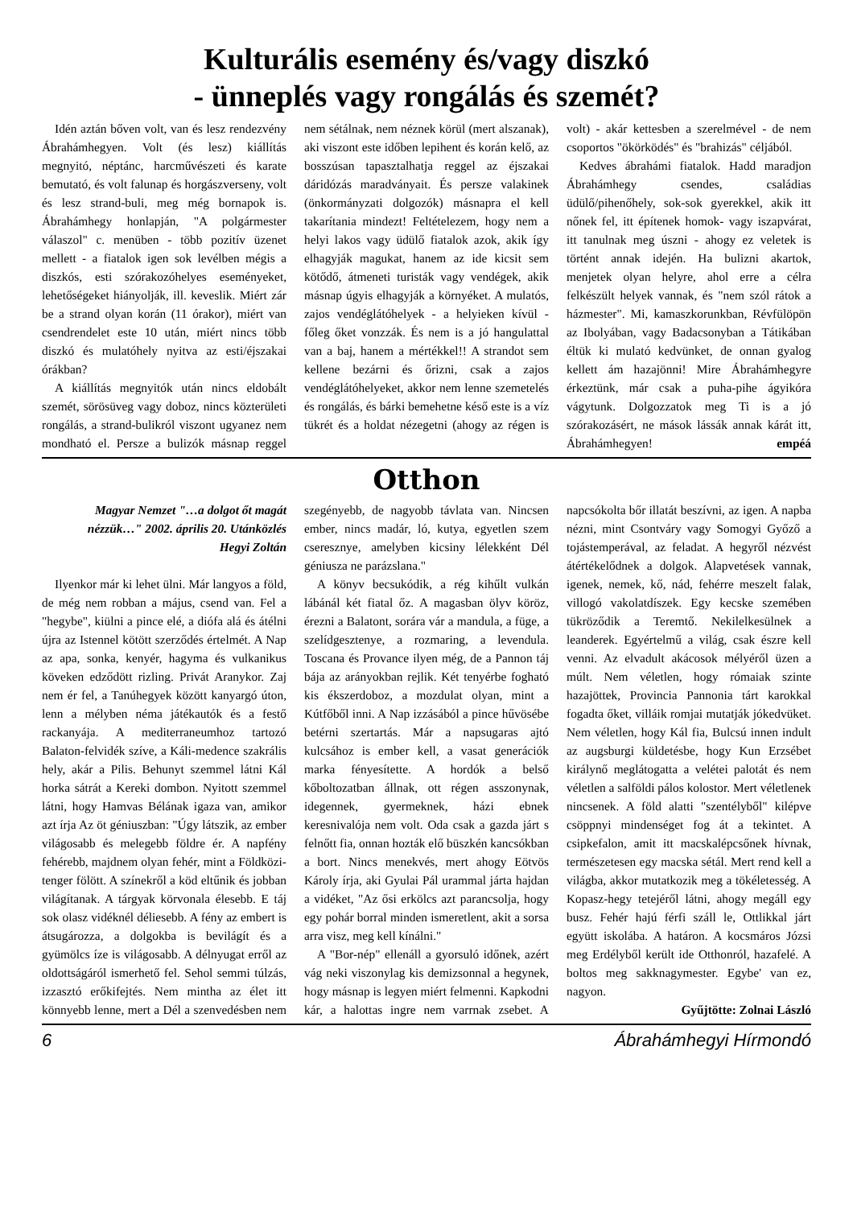Kulturális esemény és/vagy diszkó
- ünneplés vagy rongálás és szemét?
Idén aztán bőven volt, van és lesz rendezvény Ábrahámhegyen. Volt (és lesz) kiállítás megnyitó, néptánc, harcművészeti és karate bemutató, és volt falunap és horgászverseny, volt és lesz strand-buli, meg még bornapok is. Ábrahámhegy honlapján, "A polgármester válaszol" c. menüben - több pozitív üzenet mellett - a fiatalok igen sok levélben mégis a diszkós, esti szórakozóhelyes eseményeket, lehetőségeket hiányolják, ill. keveslik. Miért zár be a strand olyan korán (11 órakor), miért van csendrendelet este 10 után, miért nincs több diszkó és mulatóhely nyitva az esti/éjszakai órákban?
A kiállítás megnyitók után nincs eldobált szemét, sörösüveg vagy doboz, nincs közterületi rongálás, a strand-bulikról viszont ugyanez nem mondható el. Persze a bulizók másnap reggel nem sétálnak, nem néznek körül (mert alszanak), aki viszont este időben lepihent és korán kelő, az bosszúsan tapasztalhatja reggel az éjszakai dáridózás maradványait. És persze valakinek (önkormányzati dolgozók) másnapra el kell takarítania mindezt! Feltételezem, hogy nem a helyi lakos vagy üdülő fiatalok azok, akik így elhagyják magukat, hanem az ide kicsit sem kötődő, átmeneti turisták vagy vendégek, akik másnap úgyis elhagyják a környéket. A mulatós, zajos vendéglátóhelyek - a helyieken kívül - főleg őket vonzzák. És nem is a jó hangulattal van a baj, hanem a mértékkel!! A strandot sem kellene bezárni és őrizni, csak a zajos vendéglátóhelyeket, akkor nem lenne szemetelés és rongálás, és bárki bemehetne késő este is a víz tükrét és a holdat nézegetni (ahogy az régen is volt) - akár kettesben a szerelmével - de nem csoportos "ökörködés" és "brahizás" céljából.
Kedves ábrahámi fiatalok. Hadd maradjon Ábrahámhegy csendes, családias üdülő/pihenőhely, sok-sok gyerekkel, akik itt nőnek fel, itt építenek homok- vagy iszapvárat, itt tanulnak meg úszni - ahogy ez veletek is történt annak idején. Ha bulizni akartok, menjetek olyan helyre, ahol erre a célra felkészült helyek vannak, és "nem szól rátok a házmester". Mi, kamaszkorunkban, Révfülöpön az Ibolyában, vagy Badacsonyban a Tátikában éltük ki mulató kedvünket, de onnan gyalog kellett ám hazajönni! Mire Ábrahámhegyre érkeztünk, már csak a puha-pihe ágyikóra vágytunk. Dolgozzatok meg Ti is a jó szórakozásért, ne mások lássák annak kárát itt, Ábrahámhegyen! empéá
Otthon
Magyar Nemzet "…a dolgot őt magát nézzük…" 2002. április 20. Utánközlés
Hegyi Zoltán
Ilyenkor már ki lehet ülni. Már langyos a föld, de még nem robban a május, csend van. Fel a "hegybe", kiülni a pince elé, a diófa alá és átélni újra az Istennel kötött szerződés értelmét. A Nap az apa, sonka, kenyér, hagyma és vulkanikus köveken edződött rizling. Privát Aranykor. Zaj nem ér fel, a Tanúhegyek között kanyargó úton, lenn a mélyben néma játékautók és a festő rackanyája. A mediterraneumhoz tartozó Balaton-felvidék szíve, a Káli-medence szakrális hely, akár a Pilis. Behunyt szemmel látni Kál horka sátrát a Kereki dombon. Nyitott szemmel látni, hogy Hamvas Bélának igaza van, amikor azt írja Az öt géniuszban: "Úgy látszik, az ember világosabb és melegebb földre ér. A napfény fehérebb, majdnem olyan fehér, mint a Földközi-tenger fölött. A színekről a köd eltűnik és jobban világítanak. A tárgyak körvonala élesebb. E táj sok olasz vidéknél déliesebb. A fény az embert is átsugározza, a dolgokba is bevilágít és a gyümölcs íze is világosabb. A délnyugat erről az oldottságáról ismerhető fel. Sehol semmi túlzás, izzasztó erőkifejtés. Nem mintha az élet itt könnyebb lenne, mert a Dél a szenvedésben nem szegényebb, de nagyobb távlata van. Nincsen ember, nincs madár, ló, kutya, egyetlen szem cseresznye, amelyben kicsiny lélekként Dél géniusza ne parázslana."
A könyv becsukódik, a rég kihűlt vulkán lábánál két fiatal őz. A magasban ölyv köröz, érezni a Balatont, sorára vár a mandula, a füge, a szelídgesztenye, a rozmaring, a levendula. Toscana és Provance ilyen még, de a Pannon táj bája az arányokban rejlik. Két tenyérbe fogható kis ékszerdoboz, a mozdulat olyan, mint a Kútfőből inni. A Nap izzásából a pince hűvösébe betérni szertartás. Már a napsugaras ajtó kulcsához is ember kell, a vasat generációk marka fényesítette. A hordók a belső kőboltozatban állnak, ott régen asszonynak, idegennek, gyermeknek, házi ebnek keresnivalója nem volt. Oda csak a gazda járt s felnőtt fia, onnan hozták elő büszkén kancsókban a bort. Nincs menekvés, mert ahogy Eötvös Károly írja, aki Gyulai Pál urammal járta hajdan a vidéket, "Az ősi erkölcs azt parancsolja, hogy egy pohár borral minden ismeretlent, akit a sorsa arra visz, meg kell kínálni."
A "Bor-nép" ellenáll a gyorsuló időnek, azért vág neki viszonylag kis demizsonnal a hegynek, hogy másnap is legyen miért felmenni. Kapkodni kár, a halottas ingre nem varrnak zsebet. A napcsókolta bőr illatát beszívni, az igen. A napba nézni, mint Csontváry vagy Somogyi Győző a tojástemperával, az feladat. A hegyről nézvést átértékelődnek a dolgok. Alapvetések vannak, igenek, nemek, kő, nád, fehérre meszelt falak, villogó vakolatdíszek. Egy kecske szemében tükröződik a Teremtő. Nekilelkesülnek a leanderek. Egyértelmű a világ, csak észre kell venni. Az elvadult akácosok mélyéről üzen a múlt. Nem véletlen, hogy rómaiak szinte hazajöttek, Provincia Pannonia tárt karokkal fogadta őket, villáik romjai mutatják jókedvüket. Nem véletlen, hogy Kál fia, Bulcsú innen indult az augsburgi küldetésbe, hogy Kun Erzsébet királynő meglátogatta a velétei palotát és nem véletlen a salföldi pálos kolostor. Mert véletlenek nincsenek. A föld alatti "szentélyből" kilépve csöppnyi mindenséget fog át a tekintet. A csipkefalon, amit itt macskalépcsőnek hívnak, természetesen egy macska sétál. Mert rend kell a világba, akkor mutatkozik meg a tökéletesség. A Kopasz-hegy tetejéről látni, ahogy megáll egy busz. Fehér hajú férfi száll le, Ottlikkal járt együtt iskolába. A határon. A kocsmáros Józsi meg Erdélyből került ide Otthonról, hazafelé. A boltos meg sakknagymester. Egybe' van ez, nagyon.
Gyűjtötte: Zolnai László
6 Ábrahámhegyi Hírmondó